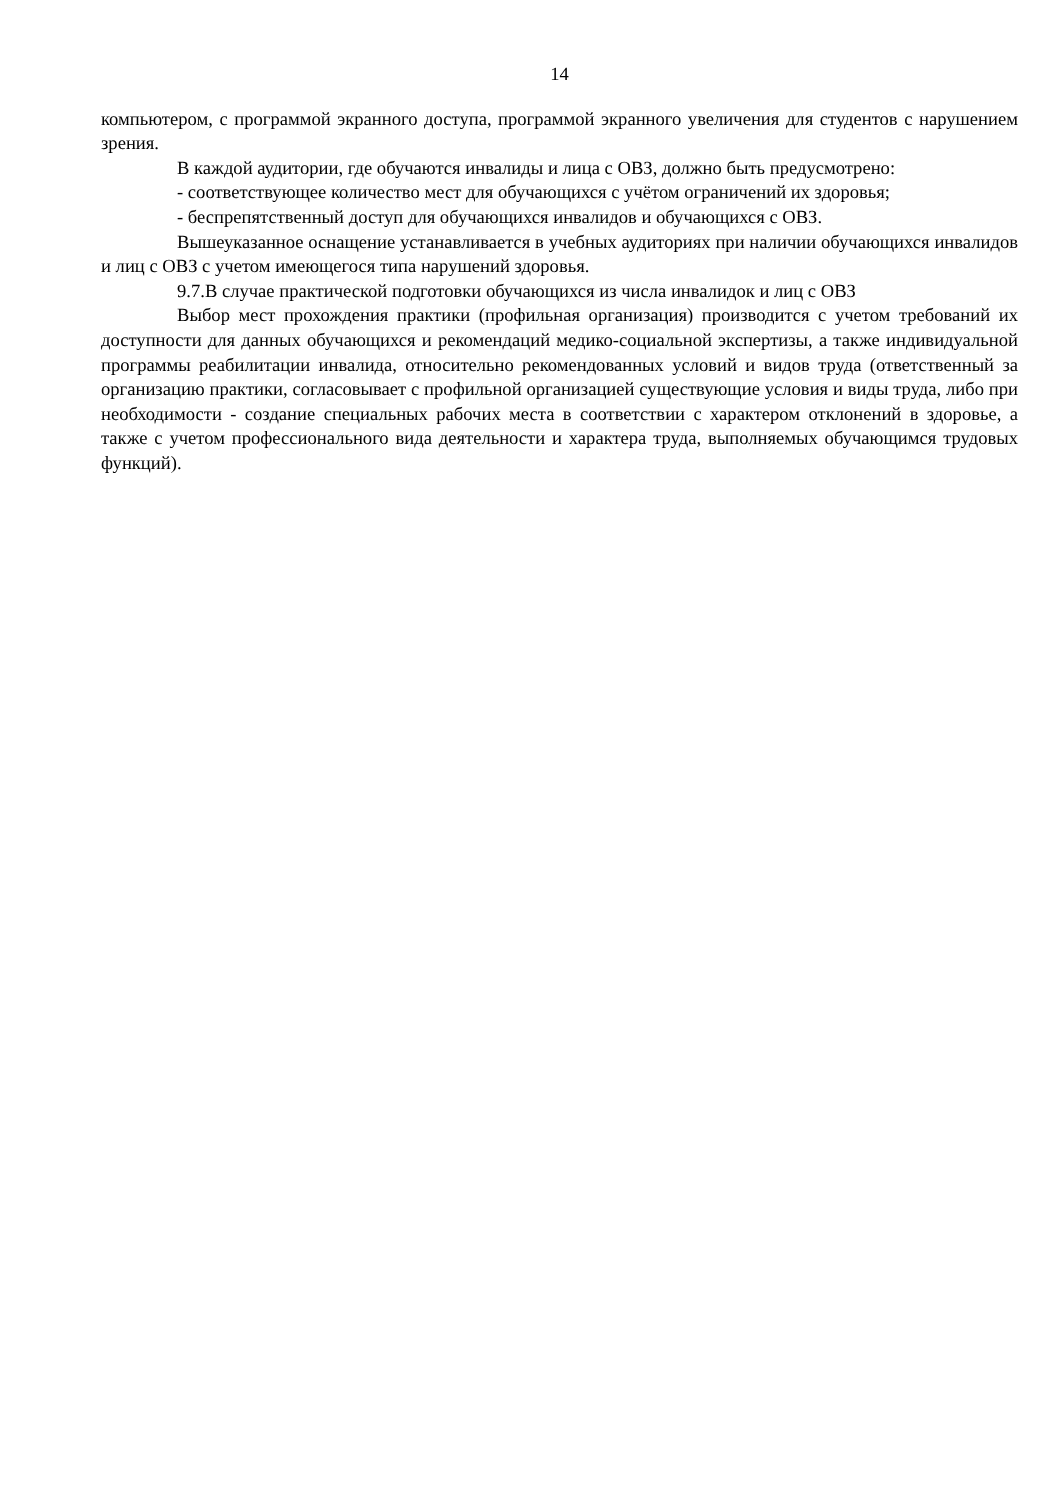14
компьютером, с программой экранного доступа, программой экранного увеличения для студентов с нарушением зрения.
В каждой аудитории, где обучаются инвалиды и лица с ОВЗ, должно быть предусмотрено:
- соответствующее количество мест для обучающихся с учётом ограничений их здоровья;
- беспрепятственный доступ для обучающихся инвалидов и обучающихся с ОВЗ.
Вышеуказанное оснащение устанавливается в учебных аудиториях при наличии обучающихся инвалидов и лиц с ОВЗ с учетом имеющегося типа нарушений здоровья.
9.7.В случае практической подготовки обучающихся из числа инвалидок и лиц с ОВЗ
Выбор мест прохождения практики (профильная организация) производится с учетом требований их доступности для данных обучающихся и рекомендаций медико-социальной экспертизы, а также индивидуальной программы реабилитации инвалида, относительно рекомендованных условий и видов труда (ответственный за организацию практики, согласовывает с профильной организацией существующие условия и виды труда, либо при необходимости - создание специальных рабочих места в соответствии с характером отклонений в здоровье, а также с учетом профессионального вида деятельности и характера труда, выполняемых обучающимся трудовых функций).